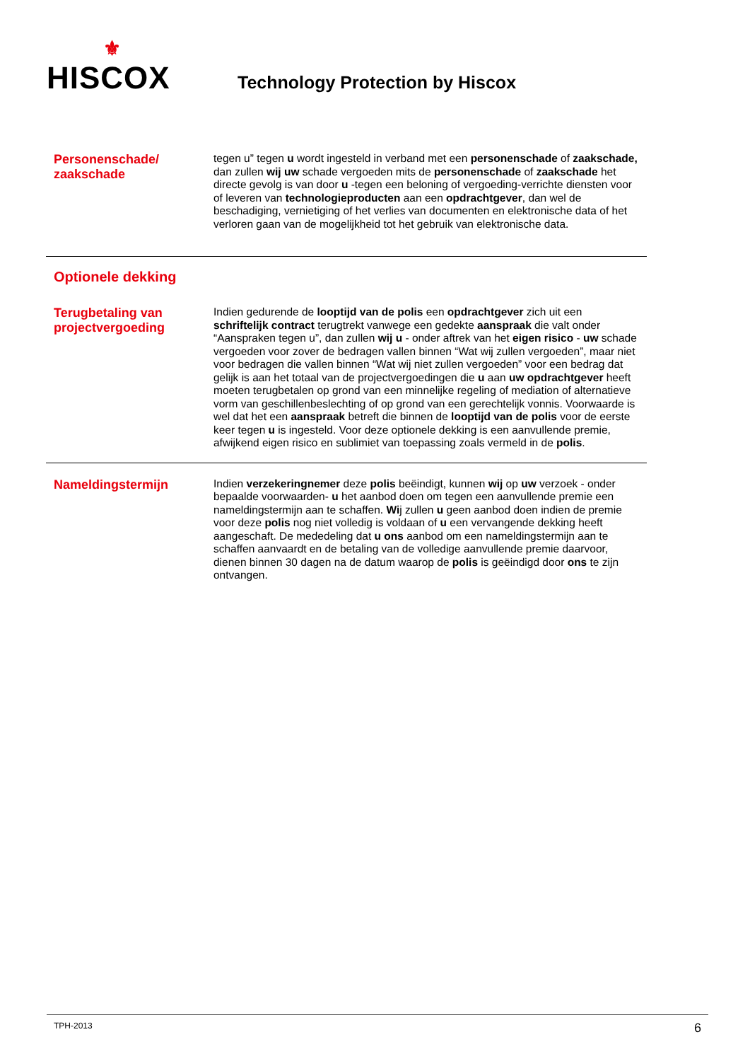⚜
HISCOX
Technology Protection by Hiscox
Personenschade/ zaakschade
tegen u” tegen u wordt ingesteld in verband met een personenschade of zaakschade, dan zullen wij uw schade vergoeden mits de personenschade of zaakschade het directe gevolg is van door u -tegen een beloning of vergoeding-verrichte diensten voor of leveren van technologieproducten aan een opdrachtgever, dan wel de beschadiging, vernietiging of het verlies van documenten en elektronische data of het verloren gaan van de mogelijkheid tot het gebruik van elektronische data.
Optionele dekking
Terugbetaling van projectvergoeding
Indien gedurende de looptijd van de polis een opdrachtgever zich uit een schriftelijk contract terugtrekt vanwege een gedekte aanspraak die valt onder “Aanspraken tegen u”, dan zullen wij u - onder aftrek van het eigen risico - uw schade vergoeden voor zover de bedragen vallen binnen “Wat wij zullen vergoeden”, maar niet voor bedragen die vallen binnen “Wat wij niet zullen vergoeden” voor een bedrag dat gelijk is aan het totaal van de projectvergoedingen die u aan uw opdrachtgever heeft moeten terugbetalen op grond van een minnelijke regeling of mediation of alternatieve vorm van geschillenbeslechting of op grond van een gerechtelijk vonnis. Voorwaarde is wel dat het een aanspraak betreft die binnen de looptijd van de polis voor de eerste keer tegen u is ingesteld. Voor deze optionele dekking is een aanvullende premie, afwijkend eigen risico en sublimiet van toepassing zoals vermeld in de polis.
Nameldingstermijn
Indien verzekeringnemer deze polis beëindigt, kunnen wij op uw verzoek - onder bepaalde voorwaarden- u het aanbod doen om tegen een aanvullende premie een nameldingstermijn aan te schaffen. Wij zullen u geen aanbod doen indien de premie voor deze polis nog niet volledig is voldaan of u een vervangende dekking heeft aangeschaft. De mededeling dat u ons aanbod om een nameldingstermijn aan te schaffen aanvaardt en de betaling van de volledige aanvullende premie daarvoor, dienen binnen 30 dagen na de datum waarop de polis is geëindigd door ons te zijn ontvangen.
TPH-2013 6